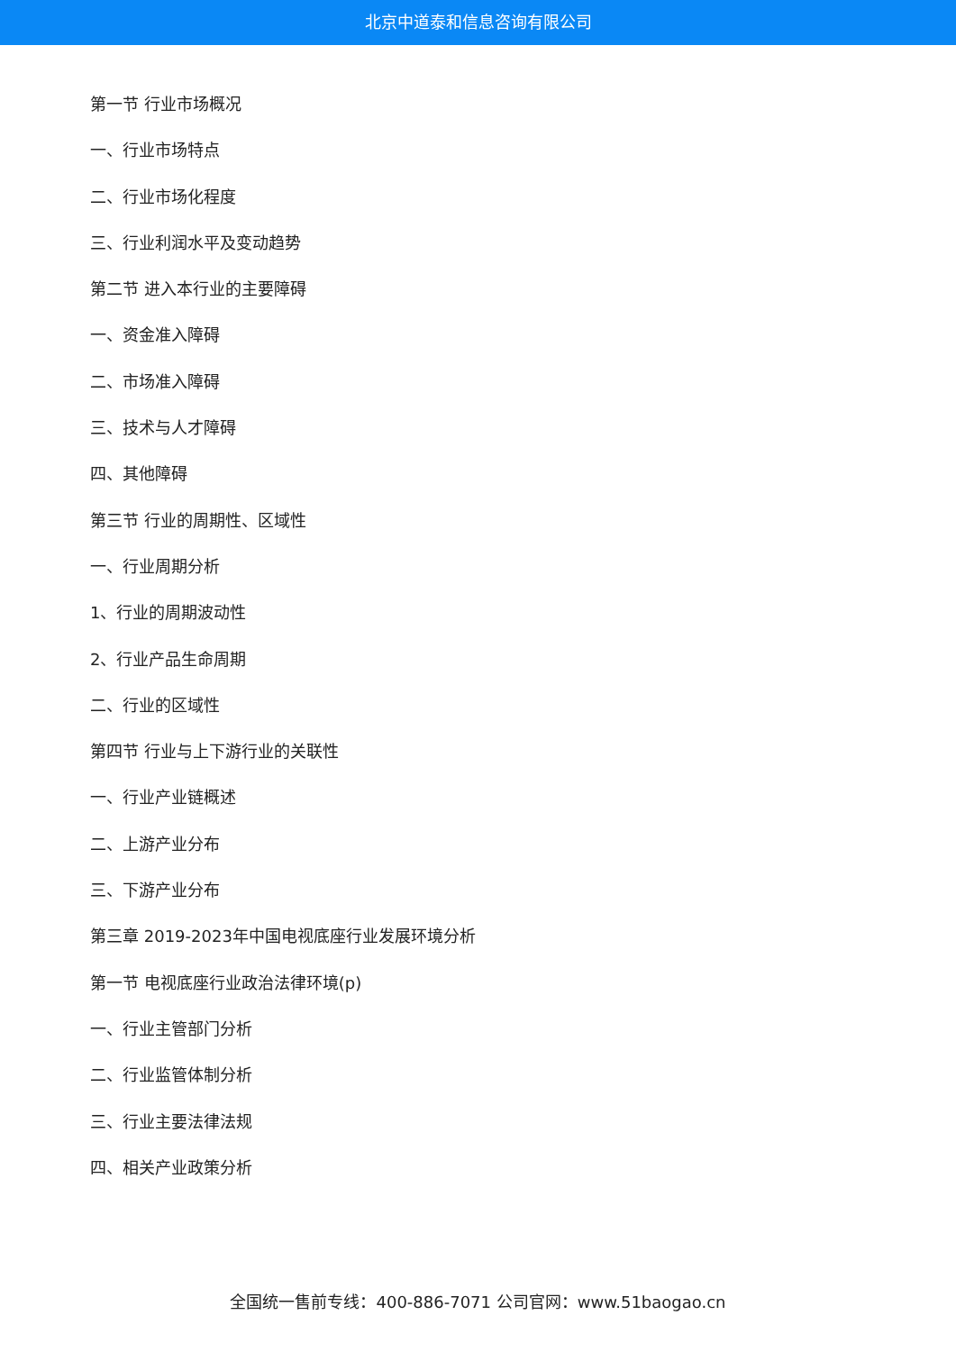北京中道泰和信息咨询有限公司
第一节 行业市场概况
一、行业市场特点
二、行业市场化程度
三、行业利润水平及变动趋势
第二节 进入本行业的主要障碍
一、资金准入障碍
二、市场准入障碍
三、技术与人才障碍
四、其他障碍
第三节 行业的周期性、区域性
一、行业周期分析
1、行业的周期波动性
2、行业产品生命周期
二、行业的区域性
第四节 行业与上下游行业的关联性
一、行业产业链概述
二、上游产业分布
三、下游产业分布
第三章 2019-2023年中国电视底座行业发展环境分析
第一节 电视底座行业政治法律环境(p)
一、行业主管部门分析
二、行业监管体制分析
三、行业主要法律法规
四、相关产业政策分析
全国统一售前专线：400-886-7071 公司官网：www.51baogao.cn